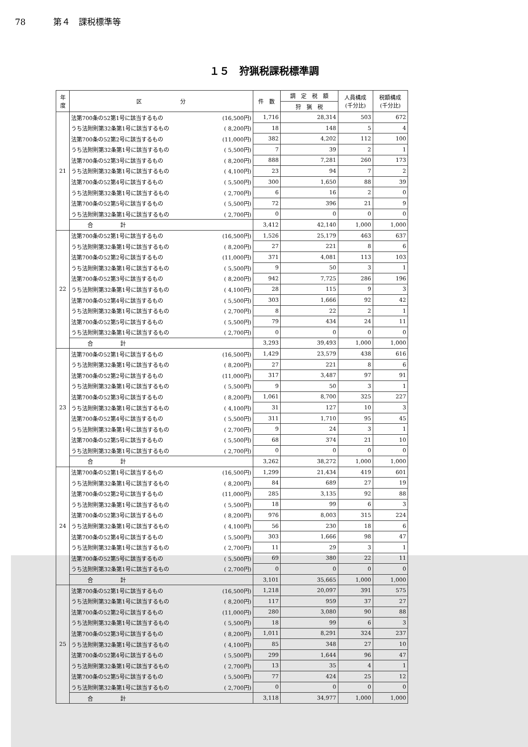78 第４　課税標準等
１５　狩猟税課税標準調
| 年 度 | 区 分 | | 件 数 | 調 定 税 額 | 人員構成 (千分比) | 税額構成 (千分比) |
| --- | --- | --- | --- | --- | --- | --- |
| | | | | 狩 猟 税 | | |
| 21 | 法第700条の52第1号に該当するもの | (16,500円) | 1,716 | 28,314 | 503 | 672 |
| | うち法附則第32条第1号に該当するもの | ( 8,200円) | 18 | 148 | 5 | 4 |
| | 法第700条の52第2号に該当するもの | (11,000円) | 382 | 4,202 | 112 | 100 |
| | うち法附則第32条第1号に該当するもの | ( 5,500円) | 7 | 39 | 2 | 1 |
| | 法第700条の52第3号に該当するもの | ( 8,200円) | 888 | 7,281 | 260 | 173 |
| | うち法附則第32条第1号に該当するもの | ( 4,100円) | 23 | 94 | 7 | 2 |
| | 法第700条の52第4号に該当するもの | ( 5,500円) | 300 | 1,650 | 88 | 39 |
| | うち法附則第32条第1号に該当するもの | ( 2,700円) | 6 | 16 | 2 | 0 |
| | 法第700条の52第5号に該当するもの | ( 5,500円) | 72 | 396 | 21 | 9 |
| | うち法附則第32条第1号に該当するもの | ( 2,700円) | 0 | 0 | 0 | 0 |
| | 合 計 | | 3,412 | 42,140 | 1,000 | 1,000 |
| 22 | 法第700条の52第1号に該当するもの | (16,500円) | 1,526 | 25,179 | 463 | 637 |
| | うち法附則第32条第1号に該当するもの | ( 8,200円) | 27 | 221 | 8 | 6 |
| | 法第700条の52第2号に該当するもの | (11,000円) | 371 | 4,081 | 113 | 103 |
| | うち法附則第32条第1号に該当するもの | ( 5,500円) | 9 | 50 | 3 | 1 |
| | 法第700条の52第3号に該当するもの | ( 8,200円) | 942 | 7,725 | 286 | 196 |
| | うち法附則第32条第1号に該当するもの | ( 4,100円) | 28 | 115 | 9 | 3 |
| | 法第700条の52第4号に該当するもの | ( 5,500円) | 303 | 1,666 | 92 | 42 |
| | うち法附則第32条第1号に該当するもの | ( 2,700円) | 8 | 22 | 2 | 1 |
| | 法第700条の52第5号に該当するもの | ( 5,500円) | 79 | 434 | 24 | 11 |
| | うち法附則第32条第1号に該当するもの | ( 2,700円) | 0 | 0 | 0 | 0 |
| | 合 計 | | 3,293 | 39,493 | 1,000 | 1,000 |
| 23 | 法第700条の52第1号に該当するもの | (16,500円) | 1,429 | 23,579 | 438 | 616 |
| | うち法附則第32条第1号に該当するもの | ( 8,200円) | 27 | 221 | 8 | 6 |
| | 法第700条の52第2号に該当するもの | (11,000円) | 317 | 3,487 | 97 | 91 |
| | うち法附則第32条第1号に該当するもの | ( 5,500円) | 9 | 50 | 3 | 1 |
| | 法第700条の52第3号に該当するもの | ( 8,200円) | 1,061 | 8,700 | 325 | 227 |
| | うち法附則第32条第1号に該当するもの | ( 4,100円) | 31 | 127 | 10 | 3 |
| | 法第700条の52第4号に該当するもの | ( 5,500円) | 311 | 1,710 | 95 | 45 |
| | うち法附則第32条第1号に該当するもの | ( 2,700円) | 9 | 24 | 3 | 1 |
| | 法第700条の52第5号に該当するもの | ( 5,500円) | 68 | 374 | 21 | 10 |
| | うち法附則第32条第1号に該当するもの | ( 2,700円) | 0 | 0 | 0 | 0 |
| | 合 計 | | 3,262 | 38,272 | 1,000 | 1,000 |
| 24 | 法第700条の52第1号に該当するもの | (16,500円) | 1,299 | 21,434 | 419 | 601 |
| | うち法附則第32条第1号に該当するもの | ( 8,200円) | 84 | 689 | 27 | 19 |
| | 法第700条の52第2号に該当するもの | (11,000円) | 285 | 3,135 | 92 | 88 |
| | うち法附則第32条第1号に該当するもの | ( 5,500円) | 18 | 99 | 6 | 3 |
| | 法第700条の52第3号に該当するもの | ( 8,200円) | 976 | 8,003 | 315 | 224 |
| | うち法附則第32条第1号に該当するもの | ( 4,100円) | 56 | 230 | 18 | 6 |
| | 法第700条の52第4号に該当するもの | ( 5,500円) | 303 | 1,666 | 98 | 47 |
| | うち法附則第32条第1号に該当するもの | ( 2,700円) | 11 | 29 | 3 | 1 |
| | 法第700条の52第5号に該当するもの | ( 5,500円) | 69 | 380 | 22 | 11 |
| | うち法附則第32条第1号に該当するもの | ( 2,700円) | 0 | 0 | 0 | 0 |
| | 合 計 | | 3,101 | 35,665 | 1,000 | 1,000 |
| 25 | 法第700条の52第1号に該当するもの | (16,500円) | 1,218 | 20,097 | 391 | 575 |
| | うち法附則第32条第1号に該当するもの | ( 8,200円) | 117 | 959 | 37 | 27 |
| | 法第700条の52第2号に該当するもの | (11,000円) | 280 | 3,080 | 90 | 88 |
| | うち法附則第32条第1号に該当するもの | ( 5,500円) | 18 | 99 | 6 | 3 |
| | 法第700条の52第3号に該当するもの | ( 8,200円) | 1,011 | 8,291 | 324 | 237 |
| | うち法附則第32条第1号に該当するもの | ( 4,100円) | 85 | 348 | 27 | 10 |
| | 法第700条の52第4号に該当するもの | ( 5,500円) | 299 | 1,644 | 96 | 47 |
| | うち法附則第32条第1号に該当するもの | ( 2,700円) | 13 | 35 | 4 | 1 |
| | 法第700条の52第5号に該当するもの | ( 5,500円) | 77 | 424 | 25 | 12 |
| | うち法附則第32条第1号に該当するもの | ( 2,700円) | 0 | 0 | 0 | 0 |
| | 合 計 | | 3,118 | 34,977 | 1,000 | 1,000 |